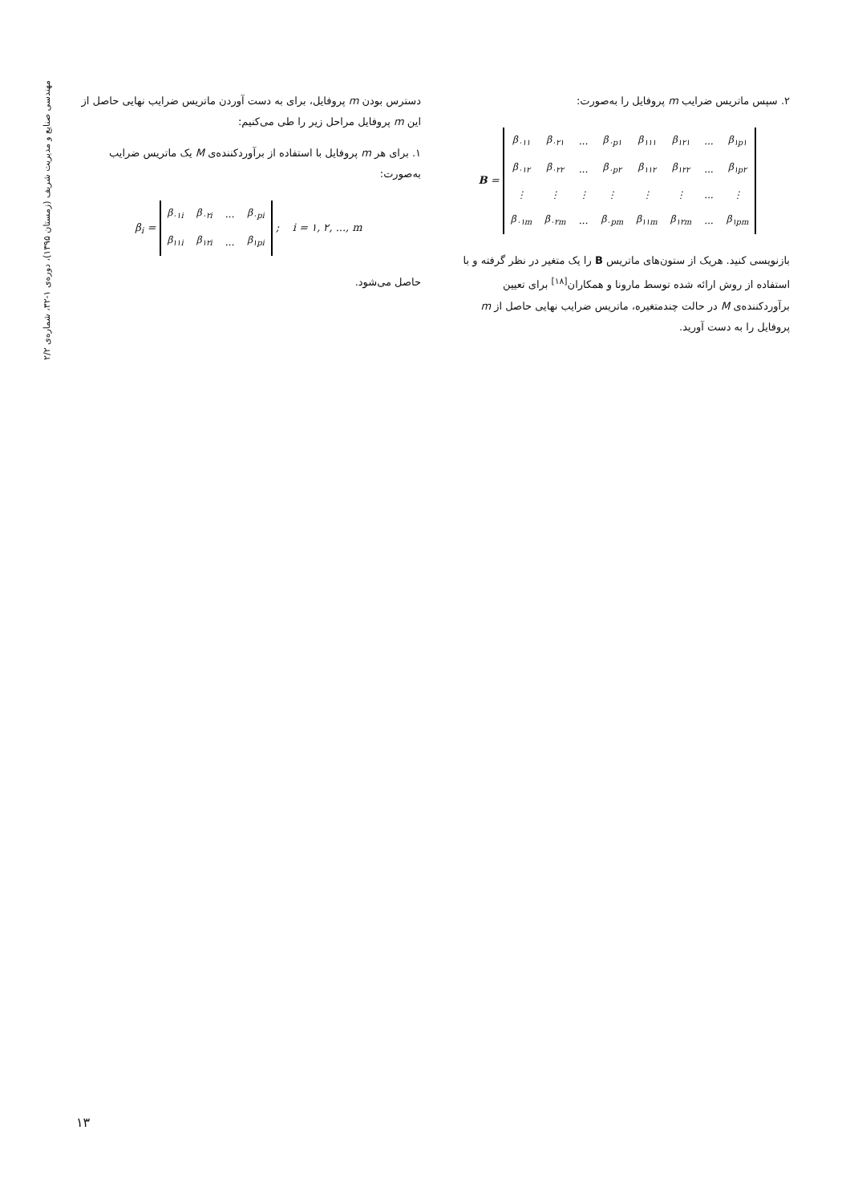مهندسی صنایع و مدیریت شریف (زمستان ۱۳۹۵)، دوره‌ی ۱-۳۲، شماره‌ی ۲/۲
دسترس بودن m پروفایل، برای به دست آوردن ماتریس ضرایب نهایی حاصل از این m پروفایل مراحل زیر را طی می‌کنیم:
۱. برای هر m پروفایل با استفاده از برآوردکننده‌ی M یک ماتریس ضرایب به‌صورت:
β<sub>i</sub> =
| β<sub>۰۱i</sub> | β<sub>۰۲i</sub> | ... | β<sub>۰pi</sub> |
| β<sub>۱۱i</sub> | β<sub>۱۲i</sub> | ... | β<sub>۱pi</sub> |
; i = ۱, ۲, ..., m
حاصل می‌شود.
۲. سپس ماتریس ضرایب m پروفایل را به‌صورت:
B =
| β<sub>۰۱۱</sub> | β<sub>۰۲۱</sub> | ... | β<sub>۰p۱</sub> | β<sub>۱۱۱</sub> | β<sub>۱۲۱</sub> | ... | β<sub>۱p۱</sub> |
| β<sub>۰۱۲</sub> | β<sub>۰۲۲</sub> | ... | β<sub>۰p۲</sub> | β<sub>۱۱۲</sub> | β<sub>۱۲۲</sub> | ... | β<sub>۱p۲</sub> |
| ⋮ | ⋮ | ⋮ | ⋮ | ⋮ | ⋮ | ... | ⋮ |
| β<sub>۰۱m</sub> | β<sub>۰۲m</sub> | ... | β<sub>۰pm</sub> | β<sub>۱۱m</sub> | β<sub>۱۲m</sub> | ... | β<sub>۱pm</sub> |
بازنویسی کنید. هریک از ستون‌های ماتریس B را یک متغیر در نظر گرفته و با استفاده از روش ارائه شده توسط مارونا و همکاران<sup>[۱۸]</sup> برای تعیین برآوردکننده‌ی M در حالت چندمتغیره، ماتریس ضرایب نهایی حاصل از m پروفایل را به دست آورید.
۱۳